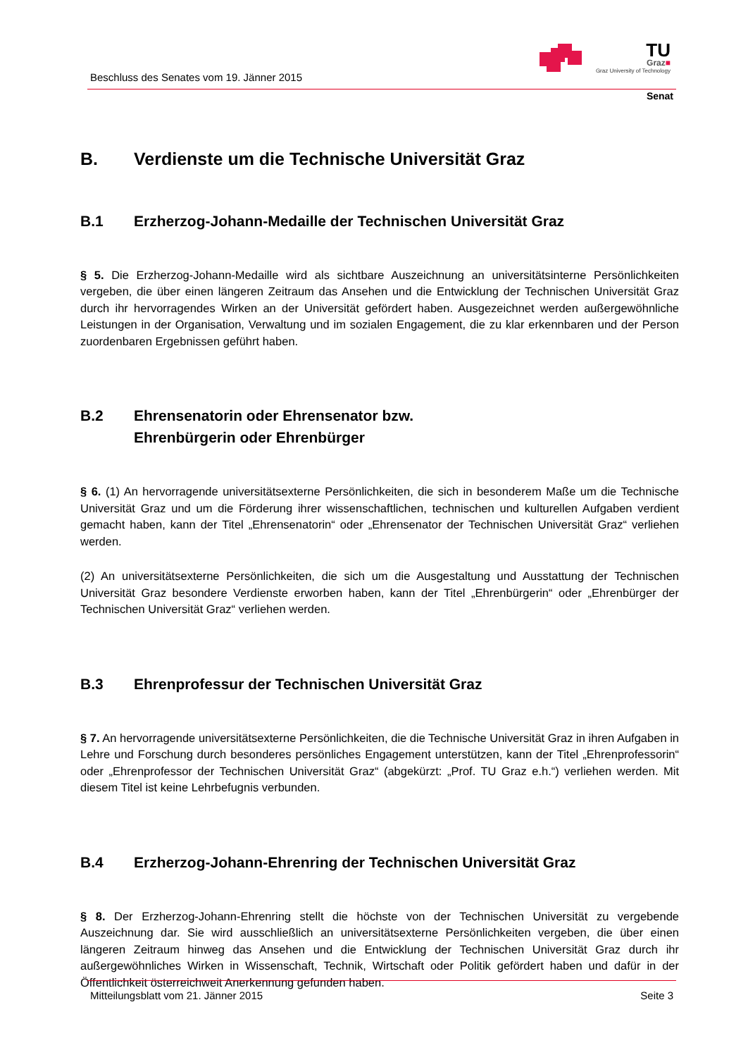Beschluss des Senates vom 19. Jänner 2015
TU
Graz■
Graz University of Technology
Senat
B. Verdienste um die Technische Universität Graz
B.1 Erzherzog-Johann-Medaille der Technischen Universität Graz
§ 5. Die Erzherzog-Johann-Medaille wird als sichtbare Auszeichnung an universitätsinterne Persönlichkeiten vergeben, die über einen längeren Zeitraum das Ansehen und die Entwicklung der Technischen Universität Graz durch ihr hervorragendes Wirken an der Universität gefördert haben. Ausgezeichnet werden außergewöhnliche Leistungen in der Organisation, Verwaltung und im sozialen Engagement, die zu klar erkennbaren und der Person zuordenbaren Ergebnissen geführt haben.
B.2 Ehrensenatorin oder Ehrensenator bzw.
Ehrenbürgerin oder Ehrenbürger
§ 6. (1) An hervorragende universitätsexterne Persönlichkeiten, die sich in besonderem Maße um die Technische Universität Graz und um die Förderung ihrer wissenschaftlichen, technischen und kulturellen Aufgaben verdient gemacht haben, kann der Titel „Ehrensenatorin“ oder „Ehrensenator der Technischen Universität Graz“ verliehen werden.
(2) An universitätsexterne Persönlichkeiten, die sich um die Ausgestaltung und Ausstattung der Technischen Universität Graz besondere Verdienste erworben haben, kann der Titel „Ehrenbürgerin“ oder „Ehrenbürger der Technischen Universität Graz“ verliehen werden.
B.3 Ehrenprofessur der Technischen Universität Graz
§ 7. An hervorragende universitätsexterne Persönlichkeiten, die die Technische Universität Graz in ihren Aufgaben in Lehre und Forschung durch besonderes persönliches Engagement unterstützen, kann der Titel „Ehrenprofessorin“ oder „Ehrenprofessor der Technischen Universität Graz“ (abgekürzt: „Prof. TU Graz e.h.“) verliehen werden. Mit diesem Titel ist keine Lehrbefugnis verbunden.
B.4 Erzherzog-Johann-Ehrenring der Technischen Universität Graz
§ 8. Der Erzherzog-Johann-Ehrenring stellt die höchste von der Technischen Universität zu vergebende Auszeichnung dar. Sie wird ausschließlich an universitätsexterne Persönlichkeiten vergeben, die über einen längeren Zeitraum hinweg das Ansehen und die Entwicklung der Technischen Universität Graz durch ihr außergewöhnliches Wirken in Wissenschaft, Technik, Wirtschaft oder Politik gefördert haben und dafür in der Öffentlichkeit österreichweit Anerkennung gefunden haben.
Mitteilungsblatt vom 21. Jänner 2015 Seite 3